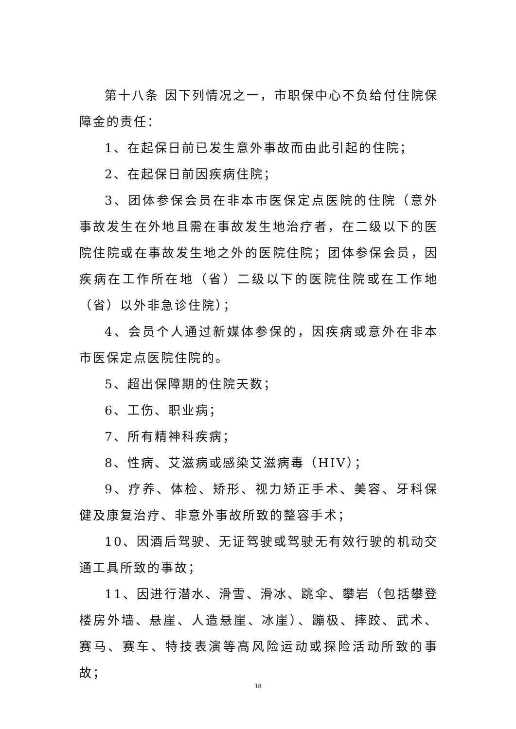第十八条 因下列情况之一，市职保中心不负给付住院保障金的责任：
1、在起保日前已发生意外事故而由此引起的住院；
2、在起保日前因疾病住院；
3、团体参保会员在非本市医保定点医院的住院（意外事故发生在外地且需在事故发生地治疗者，在二级以下的医院住院或在事故发生地之外的医院住院；团体参保会员，因疾病在工作所在地（省）二级以下的医院住院或在工作地（省）以外非急诊住院）；
4、会员个人通过新媒体参保的，因疾病或意外在非本市医保定点医院住院的。
5、超出保障期的住院天数；
6、工伤、职业病；
7、所有精神科疾病；
8、性病、艾滋病或感染艾滋病毒（HIV）；
9、疗养、体检、矫形、视力矫正手术、美容、牙科保健及康复治疗、非意外事故所致的整容手术；
10、因酒后驾驶、无证驾驶或驾驶无有效行驶的机动交通工具所致的事故；
11、因进行潜水、滑雪、滑冰、跳伞、攀岩（包括攀登楼房外墙、悬崖、人造悬崖、冰崖）、蹦极、摔跤、武术、赛马、赛车、特技表演等高风险运动或探险活动所致的事故；
18